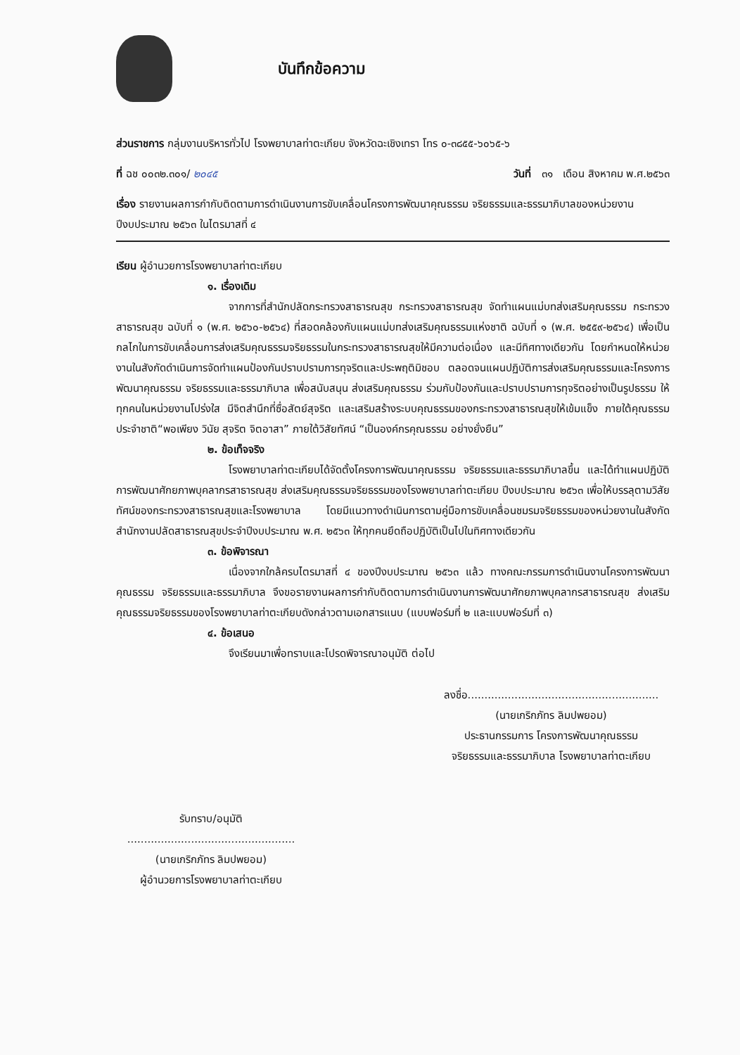บันทึกข้อความ
ส่วนราชการ กลุ่มงานบริหารทั่วไป โรงพยาบาลท่าตะเกียบ จังหวัดฉะเชิงเทรา โทร ๐-๓๘๕๕-๖๐๖๕-๖
ที่ ฉช ๐๐๓๒.๓๐๑/ ๒๐๔๕ วันที่ ๓๑ เดือน สิงหาคม พ.ศ.๒๕๖๓
เรื่อง รายงานผลการกำกับติดตามการดำเนินงานการขับเคลื่อนโครงการพัฒนาคุณธรรม จริยธรรมและธรรมาภิบาลของหน่วยงาน ปีงบประมาณ ๒๕๖๓ ในไตรมาสที่ ๔
เรียน ผู้อำนวยการโรงพยาบาลท่าตะเกียบ
๑. เรื่องเดิม
จากการที่สำนักปลัดกระทรวงสาธารณสุข กระทรวงสาธารณสุข จัดทำแผนแม่บทส่งเสริมคุณธรรม กระทรวงสาธารณสุข ฉบับที่ ๑ (พ.ศ. ๒๕๖๐-๒๕๖๔) ที่สอดคล้องกับแผนแม่บทส่งเสริมคุณธรรมแห่งชาติ ฉบับที่ ๑ (พ.ศ. ๒๕๕๙-๒๕๖๔) เพื่อเป็นกลไกในการขับเคลื่อนการส่งเสริมคุณธรรมจริยธรรมในกระทรวงสาธารณสุขให้มีความต่อเนื่อง และมีทิศทางเดียวกัน โดยกำหนดให้หน่วยงานในสังกัดดำเนินการจัดทำแผนป้องกันปราบปรามการทุจริตและประพฤติมิชอบ ตลอดจนแผนปฏิบัติการส่งเสริมคุณธรรมและโครงการพัฒนาคุณธรรม จริยธรรมและธรรมาภิบาล เพื่อสนับสนุน ส่งเสริมคุณธรรม ร่วมกับป้องกันและปราบปรามการทุจริตอย่างเป็นรูปธรรม ให้ทุกคนในหน่วยงานโปร่งใส มีจิตสำนึกที่ซื่อสัตย์สุจริต และเสริมสร้างระบบคุณธรรมของกระทรวงสาธารณสุขให้เข้มแข็ง ภายใต้คุณธรรมประจำชาติ“พอเพียง วินัย สุจริต จิตอาสา” ภายใต้วิสัยทัศน์ “เป็นองค์กรคุณธรรม อย่างยั่งยืน”
๒. ข้อเท็จจริง
โรงพยาบาลท่าตะเกียบได้จัดตั้งโครงการพัฒนาคุณธรรม จริยธรรมและธรรมาภิบาลขึ้น และได้ทำแผนปฏิบัติการพัฒนาศักยภาพบุคลากรสาธารณสุข ส่งเสริมคุณธรรมจริยธรรมของโรงพยาบาลท่าตะเกียบ ปีงบประมาณ ๒๕๖๓ เพื่อให้บรรลุตามวิสัยทัศน์ของกระทรวงสาธารณสุขและโรงพยาบาล โดยมีแนวทางดำเนินการตามคู่มือการขับเคลื่อนชมรมจริยธรรมของหน่วยงานในสังกัดสำนักงานปลัดสาธารณสุขประจำปีงบประมาณ พ.ศ. ๒๕๖๓ ให้ทุกคนยึดถือปฏิบัติเป็นไปในทิศทางเดียวกัน
๓. ข้อพิจารณา
เนื่องจากใกล้ครบไตรมาสที่ ๔ ของปีงบประมาณ ๒๕๖๓ แล้ว ทางคณะกรรมการดำเนินงานโครงการพัฒนาคุณธรรม จริยธรรมและธรรมาภิบาล จึงขอรายงานผลการกำกับติดตามการดำเนินงานการพัฒนาศักยภาพบุคลากรสาธารณสุข ส่งเสริมคุณธรรมจริยธรรมของโรงพยาบาลท่าตะเกียบดังกล่าวตามเอกสารแนบ (แบบฟอร์มที่ ๒ และแบบฟอร์มที่ ๓)
๔. ข้อเสนอ
จึงเรียนมาเพื่อทราบและโปรดพิจารณาอนุมัติ ต่อไป
ลงชื่อ.........................................................
(นายเกริกภัทร ลิมปพยอม)
ประธานกรรมการ โครงการพัฒนาคุณธรรม
จริยธรรมและธรรมาภิบาล โรงพยาบาลท่าตะเกียบ
รับทราบ/อนุมัติ
..................................................
(นายเกริกภัทร ลิมปพยอม)
ผู้อำนวยการโรงพยาบาลท่าตะเกียบ